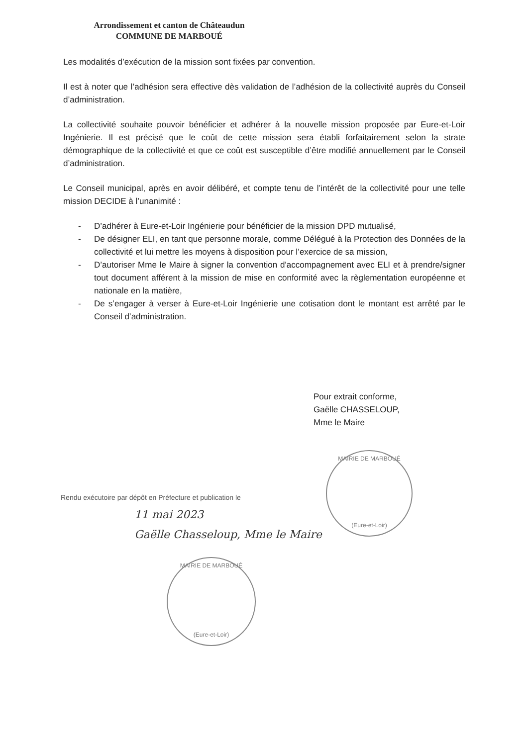Arrondissement et canton de Châteaudun
COMMUNE DE MARBOUÉ
Les modalités d’exécution de la mission sont fixées par convention.
Il est à noter que l’adhésion sera effective dès validation de l’adhésion de la collectivité auprès du Conseil d’administration.
La collectivité souhaite pouvoir bénéficier et adhérer à la nouvelle mission proposée par Eure-et-Loir Ingénierie. Il est précisé que le coût de cette mission sera établi forfaitairement selon la strate démographique de la collectivité et que ce coût est susceptible d’être modifié annuellement par le Conseil d’administration.
Le Conseil municipal, après en avoir délibéré, et compte tenu de l’intérêt de la collectivité pour une telle mission DECIDE à l’unanimité :
- D’adhérer à Eure-et-Loir Ingénierie pour bénéficier de la mission DPD mutualisé,
- De désigner ELI, en tant que personne morale, comme Délégué à la Protection des Données de la collectivité et lui mettre les moyens à disposition pour l’exercice de sa mission,
- D’autoriser Mme le Maire à signer la convention d'accompagnement avec ELI et à prendre/signer tout document afférent à la mission de mise en conformité avec la règlementation européenne et nationale en la matière,
- De s’engager à verser à Eure-et-Loir Ingénierie une cotisation dont le montant est arrêté par le Conseil d’administration.
Pour extrait conforme,
Gaëlle CHASSELOUP,
Mme le Maire
MAIRIE DE MARBOUÉ
(Eure-et-Loir)
Rendu exécutoire par dépôt en Préfecture et publication le
11 mai 2023
Gaëlle Chasseloup, Mme le Maire
MAIRIE DE MARBOUÉ
(Eure-et-Loir)